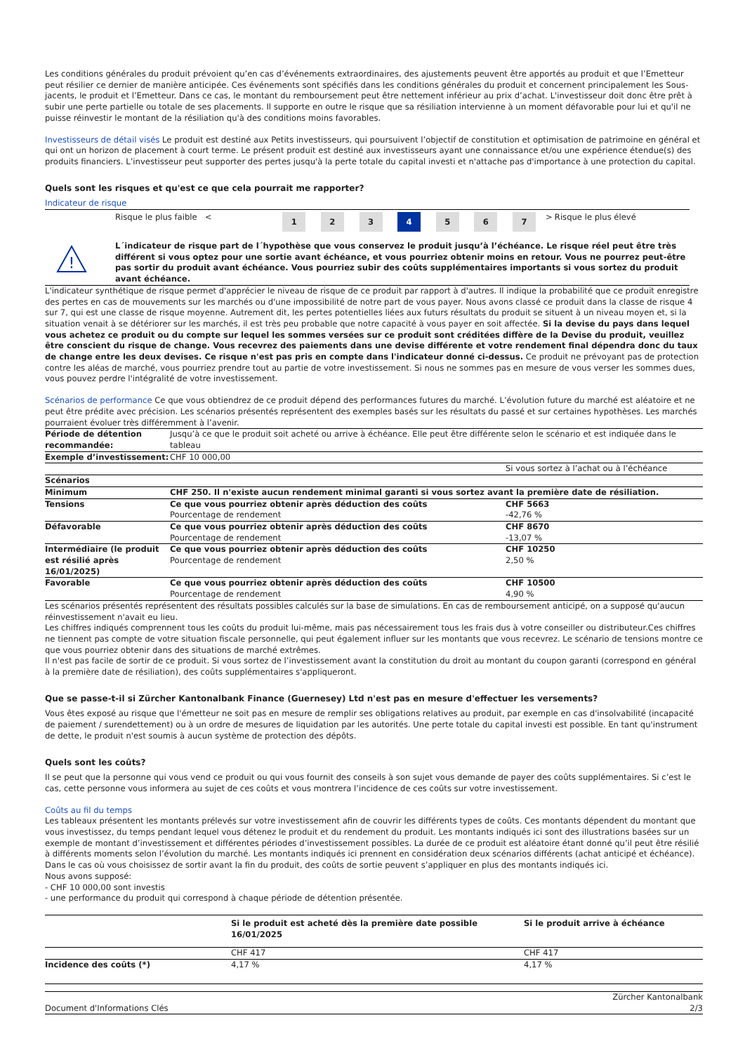Les conditions générales du produit prévoient qu’en cas d’événements extraordinaires, des ajustements peuvent être apportés au produit et que l’Emetteur peut résilier ce dernier de manière anticipée. Ces événements sont spécifiés dans les conditions générales du produit et concernent principalement les Sous-jacents, le produit et l’Emetteur. Dans ce cas, le montant du remboursement peut être nettement inférieur au prix d’achat. L'investisseur doit donc être prêt à subir une perte partielle ou totale de ses placements. Il supporte en outre le risque que sa résiliation intervienne à un moment défavorable pour lui et qu'il ne puisse réinvestir le montant de la résiliation qu'à des conditions moins favorables.
Investisseurs de détail visés Le produit est destiné aux Petits investisseurs, qui poursuivent l’objectif de constitution et optimisation de patrimoine en général et qui ont un horizon de placement à court terme. Le présent produit est destiné aux investisseurs ayant une connaissance et/ou une expérience étendue(s) des produits financiers. L’investisseur peut supporter des pertes jusqu'à la perte totale du capital investi et n'attache pas d'importance à une protection du capital.
Quels sont les risques et qu'est ce que cela pourrait me rapporter?
Indicateur de risque
| | Risque le plus faible < | 1 | 2 | 3 | 4 | 5 | 6 | 7 | > | Risque le plus élevé |
!
L´indicateur de risque part de l´hypothèse que vous conservez le produit jusqu’à l’échéance. Le risque réel peut être très différent si vous optez pour une sortie avant échéance, et vous pourriez obtenir moins en retour. Vous ne pourrez peut-être pas sortir du produit avant échéance. Vous pourriez subir des coûts supplémentaires importants si vous sortez du produit avant échéance.
L'indicateur synthétique de risque permet d'apprécier le niveau de risque de ce produit par rapport à d'autres. Il indique la probabilité que ce produit enregistre des pertes en cas de mouvements sur les marchés ou d'une impossibilité de notre part de vous payer. Nous avons classé ce produit dans la classe de risque 4 sur 7, qui est une classe de risque moyenne. Autrement dit, les pertes potentielles liées aux futurs résultats du produit se situent à un niveau moyen et, si la situation venait à se détériorer sur les marchés, il est très peu probable que notre capacité à vous payer en soit affectée. Si la devise du pays dans lequel vous achetez ce produit ou du compte sur lequel les sommes versées sur ce produit sont créditées diffère de la Devise du produit, veuillez être conscient du risque de change. Vous recevrez des paiements dans une devise différente et votre rendement final dépendra donc du taux de change entre les deux devises. Ce risque n'est pas pris en compte dans l'indicateur donné ci-dessus. Ce produit ne prévoyant pas de protection contre les aléas de marché, vous pourriez prendre tout au partie de votre investissement. Si nous ne sommes pas en mesure de vous verser les sommes dues, vous pouvez perdre l'intégralité de votre investissement.
Scénarios de performance Ce que vous obtiendrez de ce produit dépend des performances futures du marché. L’évolution future du marché est aléatoire et ne peut être prédite avec précision. Les scénarios présentés représentent des exemples basés sur les résultats du passé et sur certaines hypothèses. Les marchés pourraient évoluer très différemment à l’avenir.
| Période de détention recommandée: | Jusqu’à ce que le produit soit acheté ou arrive à échéance. Elle peut être différente selon le scénario et est indiquée dans le tableau | |
| Exemple d’investissement: | CHF 10 000,00 | |
| | | Si vous sortez à l’achat ou à l’échéance |
| Scénarios | | |
| Minimum | CHF 250. Il n'existe aucun rendement minimal garanti si vous sortez avant la première date de résiliation. | |
| Tensions | Ce que vous pourriez obtenir après déduction des coûts Pourcentage de rendement | CHF 5663 -42,76 % |
| Défavorable | Ce que vous pourriez obtenir après déduction des coûts Pourcentage de rendement | CHF 8670 -13,07 % |
| Intermédiaire (le produit est résilié après 16/01/2025) | Ce que vous pourriez obtenir après déduction des coûts Pourcentage de rendement | CHF 10250 2,50 % |
| Favorable | Ce que vous pourriez obtenir après déduction des coûts Pourcentage de rendement | CHF 10500 4,90 % |
Les scénarios présentés représentent des résultats possibles calculés sur la base de simulations. En cas de remboursement anticipé, on a supposé qu'aucun réinvestissement n'avait eu lieu.
Les chiffres indiqués comprennent tous les coûts du produit lui-même, mais pas nécessairement tous les frais dus à votre conseiller ou distributeur.Ces chiffres ne tiennent pas compte de votre situation fiscale personnelle, qui peut également influer sur les montants que vous recevrez. Le scénario de tensions montre ce que vous pourriez obtenir dans des situations de marché extrêmes.
Il n'est pas facile de sortir de ce produit. Si vous sortez de l’investissement avant la constitution du droit au montant du coupon garanti (correspond en général à la première date de résiliation), des coûts supplémentaires s'appliqueront.
Que se passe-t-il si Zürcher Kantonalbank Finance (Guernesey) Ltd n'est pas en mesure d'effectuer les versements?
Vous êtes exposé au risque que l'émetteur ne soit pas en mesure de remplir ses obligations relatives au produit, par exemple en cas d'insolvabilité (incapacité de paiement / surendettement) ou à un ordre de mesures de liquidation par les autorités. Une perte totale du capital investi est possible. En tant qu'instrument de dette, le produit n'est soumis à aucun système de protection des dépôts.
Quels sont les coûts?
Il se peut que la personne qui vous vend ce produit ou qui vous fournit des conseils à son sujet vous demande de payer des coûts supplémentaires. Si c’est le cas, cette personne vous informera au sujet de ces coûts et vous montrera l’incidence de ces coûts sur votre investissement.
Coûts au fil du temps
Les tableaux présentent les montants prélevés sur votre investissement afin de couvrir les différents types de coûts. Ces montants dépendent du montant que vous investissez, du temps pendant lequel vous détenez le produit et du rendement du produit. Les montants indiqués ici sont des illustrations basées sur un exemple de montant d’investissement et différentes périodes d’investissement possibles. La durée de ce produit est aléatoire étant donné qu’il peut être résilié à différents moments selon l’évolution du marché. Les montants indiqués ici prennent en considération deux scénarios différents (achat anticipé et échéance). Dans le cas où vous choisissez de sortir avant la fin du produit, des coûts de sortie peuvent s’appliquer en plus des montants indiqués ici.
Nous avons supposé:
- CHF 10 000,00 sont investis
- une performance du produit qui correspond à chaque période de détention présentée.
| | Si le produit est acheté dès la première date possible 16/01/2025 | Si le produit arrive à échéance |
| --- | --- | --- |
| | CHF 417 | CHF 417 |
| Incidence des coûts (*) | 4,17 % | 4,17 % |
Document d'Informations Clés Zürcher Kantonalbank
2/3